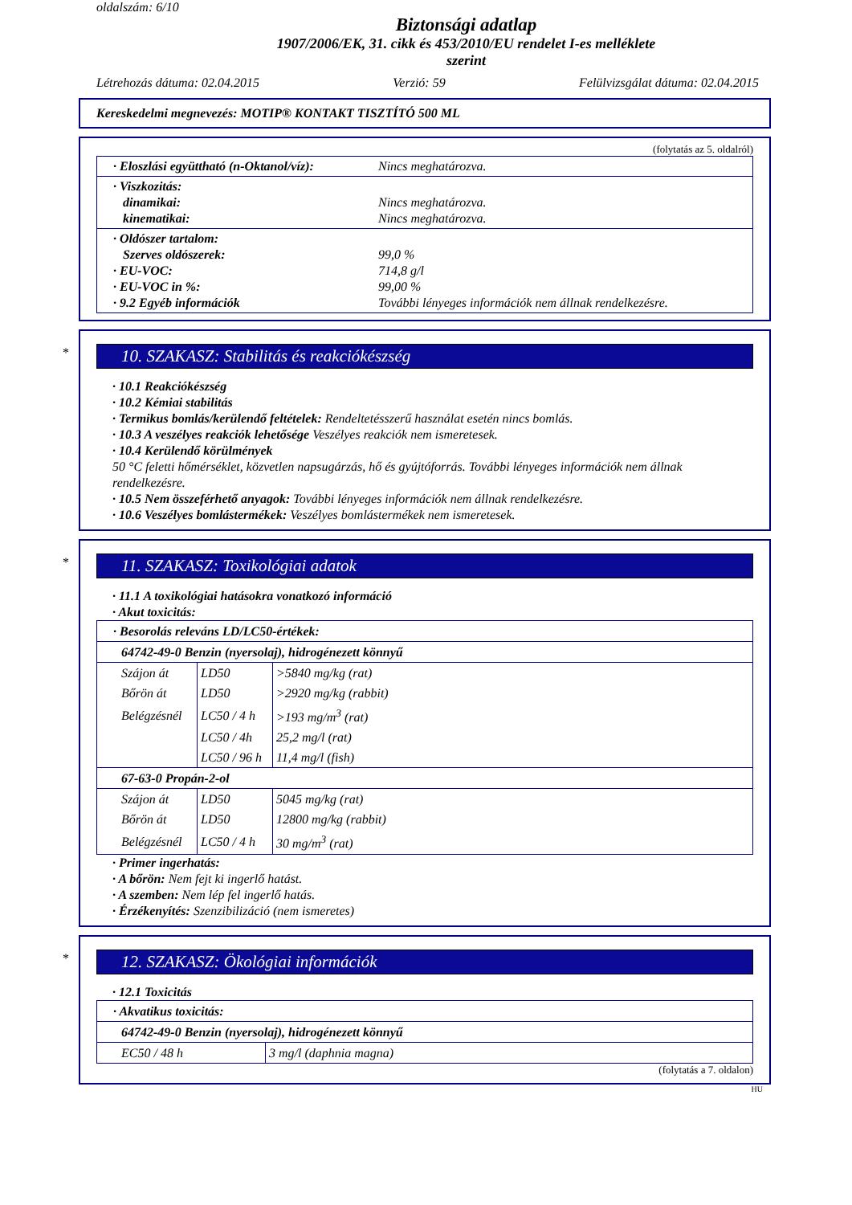oldalszám: 6/10
Biztonsági adatlap
1907/2006/EK, 31. cikk és 453/2010/EU rendelet I-es melléklete
szerint
Létrehozás dátuma: 02.04.2015 Verzió: 59 Felülvizsgálat dátuma: 02.04.2015
Kereskedelmi megnevezés: MOTIP® KONTAKT TISZTÍTÓ 500 ML
(folytatás az 5. oldalról)
· Eloszlási együttható (n-Oktanol/víz): Nincs meghatározva.
· Viszkozitás:
dinamikai: Nincs meghatározva.
kinematikai: Nincs meghatározva.
· Oldószer tartalom:
Szerves oldószerek: 99,0 %
· EU-VOC: 714,8 g/l
· EU-VOC in %: 99,00 %
· 9.2 Egyéb információk További lényeges információk nem állnak rendelkezésre.
*
10. SZAKASZ: Stabilitás és reakciókészség
· 10.1 Reakciókészség
· 10.2 Kémiai stabilitás
· Termikus bomlás/kerülendő feltételek: Rendeltetésszerű használat esetén nincs bomlás.
· 10.3 A veszélyes reakciók lehetősége Veszélyes reakciók nem ismeretesek.
· 10.4 Kerülendő körülmények
50 °C feletti hőmérséklet, közvetlen napsugárzás, hő és gyújtóforrás. További lényeges információk nem állnak rendelkezésre.
· 10.5 Nem összeférhető anyagok: További lényeges információk nem állnak rendelkezésre.
· 10.6 Veszélyes bomlástermékek: Veszélyes bomlástermékek nem ismeretesek.
*
11. SZAKASZ: Toxikológiai adatok
· 11.1 A toxikológiai hatásokra vonatkozó információ
· Akut toxicitás:
| · Besorolás releváns LD/LC50-értékek: | | |
| 64742-49-0 Benzin (nyersolaj), hidrogénezett könnyű | | |
| Szájon át | LD50 | >5840 mg/kg (rat) |
| Bőrön át | LD50 | >2920 mg/kg (rabbit) |
| Belégzésnél | LC50 / 4 h | >193 mg/m<sup>3</sup> (rat) |
| | LC50 / 4h | 25,2 mg/l (rat) |
| | LC50 / 96 h | 11,4 mg/l (fish) |
| 67-63-0 Propán-2-ol | | |
| Szájon át | LD50 | 5045 mg/kg (rat) |
| Bőrön át | LD50 | 12800 mg/kg (rabbit) |
| Belégzésnél | LC50 / 4 h | 30 mg/m<sup>3</sup> (rat) |
· Primer ingerhatás:
· A bőrön: Nem fejt ki ingerlő hatást.
· A szemben: Nem lép fel ingerlő hatás.
· Érzékenyítés: Szenzibilizáció (nem ismeretes)
*
12. SZAKASZ: Ökológiai információk
· 12.1 Toxicitás
| · Akvatikus toxicitás: | |
| 64742-49-0 Benzin (nyersolaj), hidrogénezett könnyű | |
| EC50 / 48 h | 3 mg/l (daphnia magna) |
(folytatás a 7. oldalon)
HU